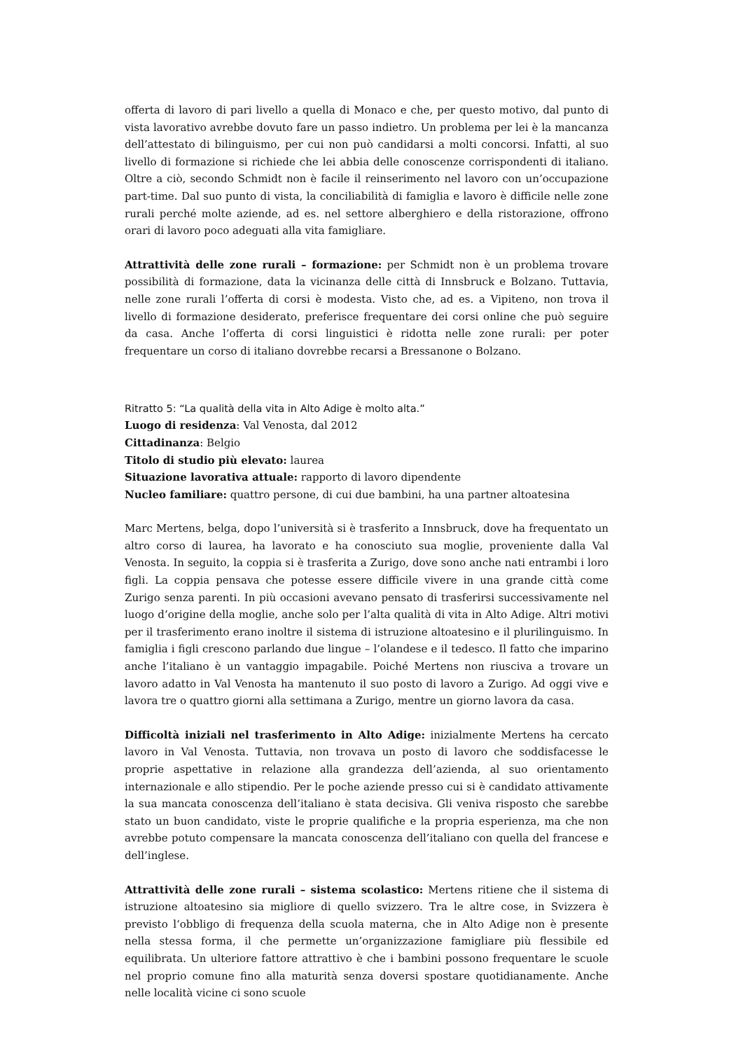offerta di lavoro di pari livello a quella di Monaco e che, per questo motivo, dal punto di vista lavorativo avrebbe dovuto fare un passo indietro. Un problema per lei è la mancanza dell’attestato di bilinguismo, per cui non può candidarsi a molti concorsi. Infatti, al suo livello di formazione si richiede che lei abbia delle conoscenze corrispondenti di italiano. Oltre a ciò, secondo Schmidt non è facile il reinserimento nel lavoro con un’occupazione part-time. Dal suo punto di vista, la conciliabilità di famiglia e lavoro è difficile nelle zone rurali perché molte aziende, ad es. nel settore alberghiero e della ristorazione, offrono orari di lavoro poco adeguati alla vita famigliare.
Attrattività delle zone rurali – formazione: per Schmidt non è un problema trovare possibilità di formazione, data la vicinanza delle città di Innsbruck e Bolzano. Tuttavia, nelle zone rurali l’offerta di corsi è modesta. Visto che, ad es. a Vipiteno, non trova il livello di formazione desiderato, preferisce frequentare dei corsi online che può seguire da casa. Anche l’offerta di corsi linguistici è ridotta nelle zone rurali: per poter frequentare un corso di italiano dovrebbe recarsi a Bressanone o Bolzano.
Ritratto 5: “La qualità della vita in Alto Adige è molto alta.”
Luogo di residenza: Val Venosta, dal 2012
Cittadinanza: Belgio
Titolo di studio più elevato: laurea
Situazione lavorativa attuale: rapporto di lavoro dipendente
Nucleo familiare: quattro persone, di cui due bambini, ha una partner altoatesina
Marc Mertens, belga, dopo l’università si è trasferito a Innsbruck, dove ha frequentato un altro corso di laurea, ha lavorato e ha conosciuto sua moglie, proveniente dalla Val Venosta. In seguito, la coppia si è trasferita a Zurigo, dove sono anche nati entrambi i loro figli. La coppia pensava che potesse essere difficile vivere in una grande città come Zurigo senza parenti. In più occasioni avevano pensato di trasferirsi successivamente nel luogo d’origine della moglie, anche solo per l’alta qualità di vita in Alto Adige. Altri motivi per il trasferimento erano inoltre il sistema di istruzione altoatesino e il plurilinguismo. In famiglia i figli crescono parlando due lingue – l’olandese e il tedesco. Il fatto che imparino anche l’italiano è un vantaggio impagabile. Poiché Mertens non riusciva a trovare un lavoro adatto in Val Venosta ha mantenuto il suo posto di lavoro a Zurigo. Ad oggi vive e lavora tre o quattro giorni alla settimana a Zurigo, mentre un giorno lavora da casa.
Difficoltà iniziali nel trasferimento in Alto Adige: inizialmente Mertens ha cercato lavoro in Val Venosta. Tuttavia, non trovava un posto di lavoro che soddisfacesse le proprie aspettative in relazione alla grandezza dell’azienda, al suo orientamento internazionale e allo stipendio. Per le poche aziende presso cui si è candidato attivamente la sua mancata conoscenza dell’italiano è stata decisiva. Gli veniva risposto che sarebbe stato un buon candidato, viste le proprie qualifiche e la propria esperienza, ma che non avrebbe potuto compensare la mancata conoscenza dell’italiano con quella del francese e dell’inglese.
Attrattività delle zone rurali – sistema scolastico: Mertens ritiene che il sistema di istruzione altoatesino sia migliore di quello svizzero. Tra le altre cose, in Svizzera è previsto l‘obbligo di frequenza della scuola materna, che in Alto Adige non è presente nella stessa forma, il che permette un’organizzazione famigliare più flessibile ed equilibrata. Un ulteriore fattore attrattivo è che i bambini possono frequentare le scuole nel proprio comune fino alla maturità senza doversi spostare quotidianamente. Anche nelle località vicine ci sono scuole